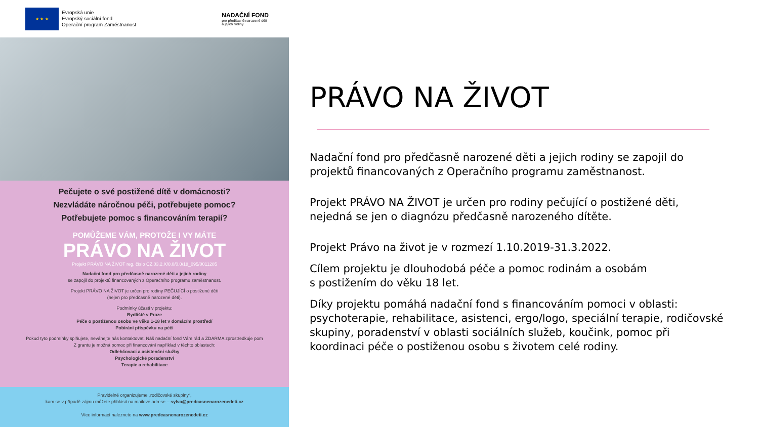★ ★ ★
Evropská unie
Evropský sociální fond
Operační program Zaměstnanost
NADAČNÍ FOND
pro předčasně narozené děti
a jejich rodiny
Pečujete o své postižené dítě v domácnosti?
Nezvládáte náročnou péči, potřebujete pomoc?
Potřebujete pomoc s financováním terapií?
POMŮŽEME VÁM, PROTOŽE I VY MÁTE
PRÁVO NA ŽIVOT
Projekt PRÁVO NA ŽIVOT reg. číslo CZ.03.2.X/0.0/0.0/18_095/0011285
Nadační fond pro předčasně narozené děti a jejich rodiny
se zapojil do projektů financovaných z Operačního programu zaměstnanost.
Projekt PRÁVO NA ŽIVOT je určen pro rodiny PEČUJÍCÍ o postižené děti
(nejen pro předčasně narozené děti).
Podmínky účasti v projektu:
Bydliště v Praze
Péče o postiženou osobu ve věku 1-18 let v domácím prostředí
Pobírání příspěvku na péči
Pokud tyto podmínky splňujete, neváhejte nás kontaktovat. Náš nadační fond Vám rád a ZDARMA zprostředkuje pom
Z grantu je možná pomoc při financování například v těchto oblastech:
Odlehčovací a asistenční služby
Psychologické poradenství
Terapie a rehabilitace
Pravidelně organizujeme „rodičovské skupiny“,
kam se v případě zájmu můžete přihlásit na mailové adrese – sylva@predcasnenarozenedeti.cz
Více informací naleznete na www.predcasnenarozenedeti.cz
PRÁVO NA ŽIVOT
Nadační fond pro předčasně narozené děti a jejich rodiny se zapojil do projektů financovaných z Operačního programu zaměstnanost.
Projekt PRÁVO NA ŽIVOT je určen pro rodiny pečující o postižené děti, nejedná se jen o diagnózu předčasně narozeného dítěte.
Projekt Právo na život je v rozmezí 1.10.2019-31.3.2022.
Cílem projektu je dlouhodobá péče a pomoc rodinám a osobám
s postižením do věku 18 let.
Díky projektu pomáhá nadační fond s financováním pomoci v oblasti: psychoterapie, rehabilitace, asistenci, ergo/logo, speciální terapie, rodičovské skupiny, poradenství v oblasti sociálních služeb, koučink, pomoc při koordinaci péče o postiženou osobu s životem celé rodiny.